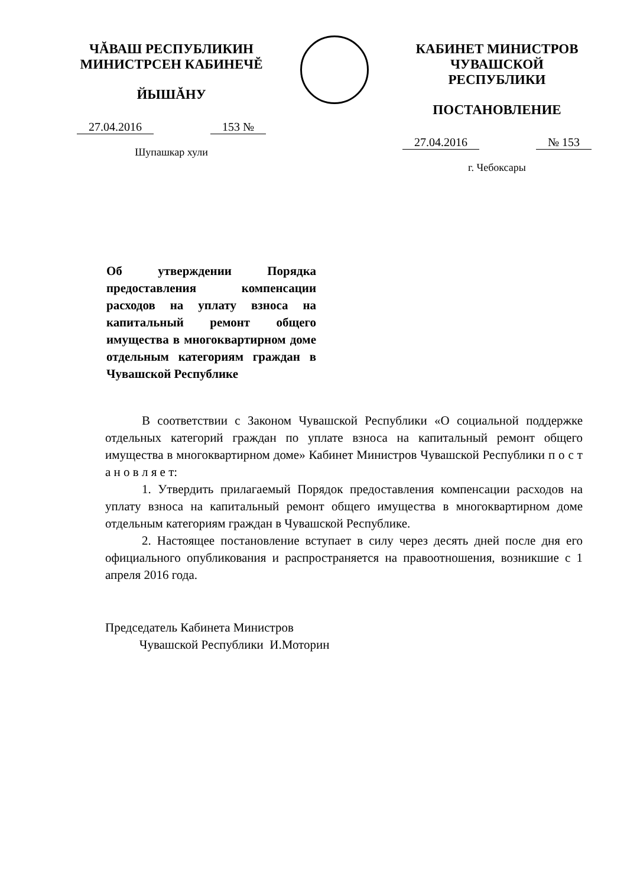ЧĂВАШ РЕСПУБЛИКИН
МИНИСТРСЕН КАБИНЕЧĔ
ЙЫШĂНУ
27.04.2016 153 №
Шупашкар хули
КАБИНЕТ МИНИСТРОВ
ЧУВАШСКОЙ РЕСПУБЛИКИ
ПОСТАНОВЛЕНИЕ
27.04.2016 № 153
г. Чебоксары
Об утверждении Порядка предоставления компенсации расходов на уплату взноса на капитальный ремонт общего имущества в многоквартирном доме отдельным категориям граждан в Чувашской Республике
В соответствии с Законом Чувашской Республики «О социальной поддержке отдельных категорий граждан по уплате взноса на капитальный ремонт общего имущества в многоквартирном доме» Кабинет Министров Чувашской Республики п о с т а н о в л я е т:
1. Утвердить прилагаемый Порядок предоставления компенсации расходов на уплату взноса на капитальный ремонт общего имущества в многоквартирном доме отдельным категориям граждан в Чувашской Республике.
2. Настоящее постановление вступает в силу через десять дней после дня его официального опубликования и распространяется на правоотношения, возникшие с 1 апреля 2016 года.
Председатель Кабинета Министров
Чувашской Республики И.Моторин